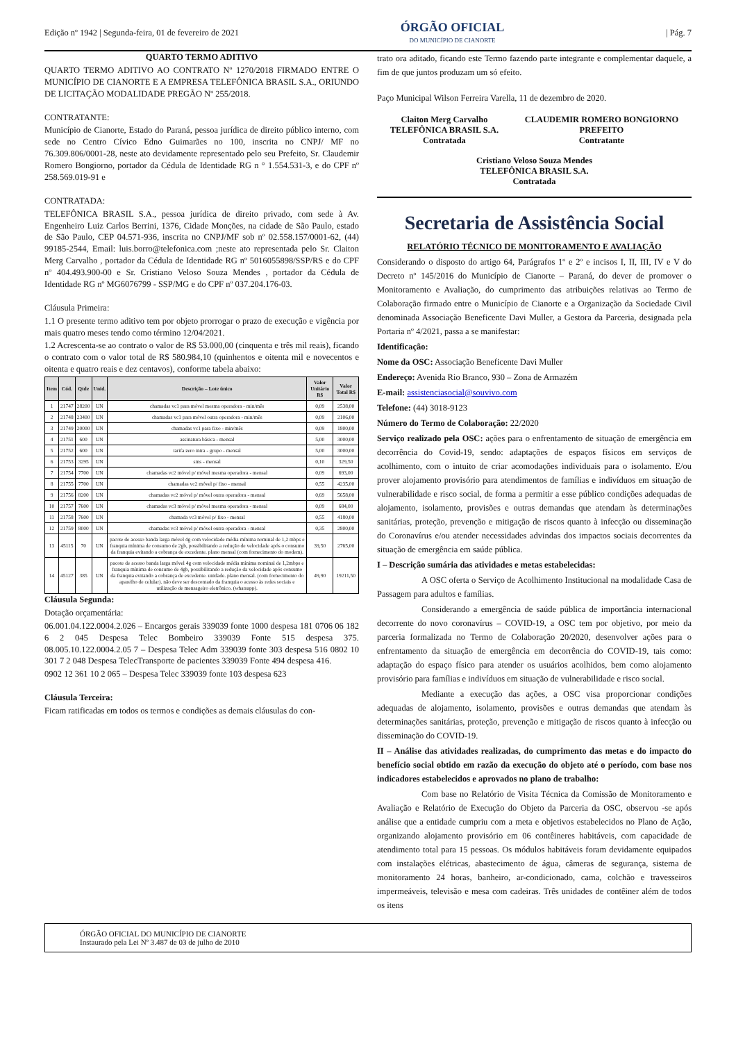Edição nº 1942 | Segunda-feira, 01 de fevereiro de 2021
ÓRGÃO OFICIAL
DO MUNICÍPIO DE CIANORTE
| Pág. 7
QUARTO TERMO ADITIVO
QUARTO TERMO ADITIVO AO CONTRATO Nº 1270/2018 FIRMADO ENTRE O MUNICÍPIO DE CIANORTE E A EMPRESA TELEFÔNICA BRASIL S.A., ORIUNDO DE LICITAÇÃO MODALIDADE PREGÃO Nº 255/2018.
CONTRATANTE:
Município de Cianorte, Estado do Paraná, pessoa jurídica de direito público interno, com sede no Centro Cívico Edno Guimarães no 100, inscrita no CNPJ/ MF no 76.309.806/0001-28, neste ato devidamente representado pelo seu Prefeito, Sr. Claudemir Romero Bongiorno, portador da Cédula de Identidade RG n ° 1.554.531-3, e do CPF nº 258.569.019-91 e
CONTRATADA:
TELEFÔNICA BRASIL S.A., pessoa jurídica de direito privado, com sede à Av. Engenheiro Luiz Carlos Berrini, 1376, Cidade Monções, na cidade de São Paulo, estado de São Paulo, CEP 04.571-936, inscrita no CNPJ/MF sob nº 02.558.157/0001-62, (44) 99185-2544, Email: luis.borro@telefonica.com ;neste ato representada pelo Sr. Claiton Merg Carvalho , portador da Cédula de Identidade RG nº 5016055898/SSP/RS e do CPF nº 404.493.900-00 e Sr. Cristiano Veloso Souza Mendes , portador da Cédula de Identidade RG nº MG6076799 - SSP/MG e do CPF nº 037.204.176-03.
Cláusula Primeira:
1.1 O presente termo aditivo tem por objeto prorrogar o prazo de execução e vigência por mais quatro meses tendo como término 12/04/2021.
1.2 Acrescenta-se ao contrato o valor de R$ 53.000,00 (cinquenta e três mil reais), ficando o contrato com o valor total de R$ 580.984,10 (quinhentos e oitenta mil e novecentos e oitenta e quatro reais e dez centavos), conforme tabela abaixo:
| Item | Cód. | Qtde | Unid. | Descrição – Lote único | Valor Unitário R$ | Valor Total R$ |
| --- | --- | --- | --- | --- | --- | --- |
| 1 | 21747 | 28200 | UN | chamadas vc1 para móvel mesma operadora - min/mês | 0,09 | 2538,00 |
| 2 | 21748 | 23400 | UN | chamadas vc1 para móvel outra operadora - min/mês | 0,09 | 2106,00 |
| 3 | 21749 | 20000 | UN | chamadas vc1 para fixo - min/mês | 0,09 | 1800,00 |
| 4 | 21751 | 600 | UN | assinatura básica - mensal | 5,00 | 3000,00 |
| 5 | 21752 | 600 | UN | tarifa zero intra - grupo - mensal | 5,00 | 3000,00 |
| 6 | 21753 | 3295 | UN | sms - mensal | 0,10 | 329,50 |
| 7 | 21754 | 7700 | UN | chamadas vc2 móvel p/ móvel mesma operadora - mensal | 0,09 | 693,00 |
| 8 | 21755 | 7700 | UN | chamadas vc2 móvel p/ fixo - mensal | 0,55 | 4235,00 |
| 9 | 21756 | 8200 | UN | chamadas vc2 móvel p/ móvel outra operadora - mensal | 0,69 | 5658,00 |
| 10 | 21757 | 7600 | UN | chamadas vc3 móvel p/ móvel mesma operadora - mensal | 0,09 | 684,00 |
| 11 | 21758 | 7600 | UN | chamada vc3 móvel p/ fixo - mensal | 0,55 | 4180,00 |
| 12 | 21759 | 8000 | UN | chamadas vc3 móvel p/ móvel outra operadora - mensal | 0,35 | 2800,00 |
| 13 | 45115 | 70 | UN | pacote de acesso banda larga móvel 4g com velocidade média mínima nominal de 1,2 mbps e franquia mínima de consumo de 2gb, possibilitando a redução de velocidade após o consumo da franquia evitando a cobrança de excedente. plano mensal (com fornecimento do modem). | 39,50 | 2765,00 |
| 14 | 45127 | 385 | UN | pacote de acesso banda larga móvel 4g com velocidade média mínima nominal de 1,2mbps e franquia mínima de consumo de 4gb, possibilitando a redução da velocidade após consumo da franquia evitando a cobrança de excedente. unidade. plano mensal. (com fornecimento do aparelho de celular). não deve ser descontado da franquia o acesso às redes sociais e utilização de mensageiro eletrônico. (whatsapp). | 49,90 | 19211,50 |
Cláusula Segunda:
Dotação orçamentária:
06.001.04.122.0004.2.026 – Encargos gerais 339039 fonte 1000 despesa 181 0706 06 182 6 2 045 Despesa Telec Bombeiro 339039 Fonte 515 despesa 375. 08.005.10.122.0004.2.05 7 – Despesa Telec Adm 339039 fonte 303 despesa 516 0802 10 301 7 2 048 Despesa TelecTransporte de pacientes 339039 Fonte 494 despesa 416.
0902 12 361 10 2 065 – Despesa Telec 339039 fonte 103 despesa 623
Cláusula Terceira:
Ficam ratificadas em todos os termos e condições as demais cláusulas do con-
trato ora aditado, ficando este Termo fazendo parte integrante e complementar daquele, a fim de que juntos produzam um só efeito.
Paço Municipal Wilson Ferreira Varella, 11 de dezembro de 2020.
Claiton Merg Carvalho
TELEFÔNICA BRASIL S.A.
Contratada
CLAUDEMIR ROMERO BONGIORNO
PREFEITO
Contratante
Cristiano Veloso Souza Mendes
TELEFÔNICA BRASIL S.A.
Contratada
Secretaria de Assistência Social
RELATÓRIO TÉCNICO DE MONITORAMENTO E AVALIAÇÃO
Considerando o disposto do artigo 64, Parágrafos 1º e 2º e incisos I, II, III, IV e V do Decreto nº 145/2016 do Município de Cianorte – Paraná, do dever de promover o Monitoramento e Avaliação, do cumprimento das atribuições relativas ao Termo de Colaboração firmado entre o Município de Cianorte e a Organização da Sociedade Civil denominada Associação Beneficente Davi Muller, a Gestora da Parceria, designada pela Portaria nº 4/2021, passa a se manifestar:
Identificação:
Nome da OSC: Associação Beneficente Davi Muller
Endereço: Avenida Rio Branco, 930 – Zona de Armazém
E-mail: assistenciasocial@souvivo.com
Telefone: (44) 3018-9123
Número do Termo de Colaboração: 22/2020
Serviço realizado pela OSC: ações para o enfrentamento de situação de emergência em decorrência do Covid-19, sendo: adaptações de espaços físicos em serviços de acolhimento, com o intuito de criar acomodações individuais para o isolamento. E/ou prover alojamento provisório para atendimentos de famílias e indivíduos em situação de vulnerabilidade e risco social, de forma a permitir a esse público condições adequadas de alojamento, isolamento, provisões e outras demandas que atendam às determinações sanitárias, proteção, prevenção e mitigação de riscos quanto à infecção ou disseminação do Coronavírus e/ou atender necessidades advindas dos impactos sociais decorrentes da situação de emergência em saúde pública.
I – Descrição sumária das atividades e metas estabelecidas:
A OSC oferta o Serviço de Acolhimento Institucional na modalidade Casa de Passagem para adultos e famílias.
Considerando a emergência de saúde pública de importância internacional decorrente do novo coronavírus – COVID-19, a OSC tem por objetivo, por meio da parceria formalizada no Termo de Colaboração 20/2020, desenvolver ações para o enfrentamento da situação de emergência em decorrência do COVID-19, tais como: adaptação do espaço físico para atender os usuários acolhidos, bem como alojamento provisório para famílias e indivíduos em situação de vulnerabilidade e risco social.
Mediante a execução das ações, a OSC visa proporcionar condições adequadas de alojamento, isolamento, provisões e outras demandas que atendam às determinações sanitárias, proteção, prevenção e mitigação de riscos quanto à infecção ou disseminação do COVID-19.
II – Análise das atividades realizadas, do cumprimento das metas e do impacto do benefício social obtido em razão da execução do objeto até o período, com base nos indicadores estabelecidos e aprovados no plano de trabalho:
Com base no Relatório de Visita Técnica da Comissão de Monitoramento e Avaliação e Relatório de Execução do Objeto da Parceria da OSC, observou -se após análise que a entidade cumpriu com a meta e objetivos estabelecidos no Plano de Ação, organizando alojamento provisório em 06 contêineres habitáveis, com capacidade de atendimento total para 15 pessoas. Os módulos habitáveis foram devidamente equipados com instalações elétricas, abastecimento de água, câmeras de segurança, sistema de monitoramento 24 horas, banheiro, ar-condicionado, cama, colchão e travesseiros impermeáveis, televisão e mesa com cadeiras. Três unidades de contêiner além de todos os itens
ÓRGÃO OFICIAL DO MUNICÍPIO DE CIANORTE
Instaurado pela Lei Nº 3.487 de 03 de julho de 2010